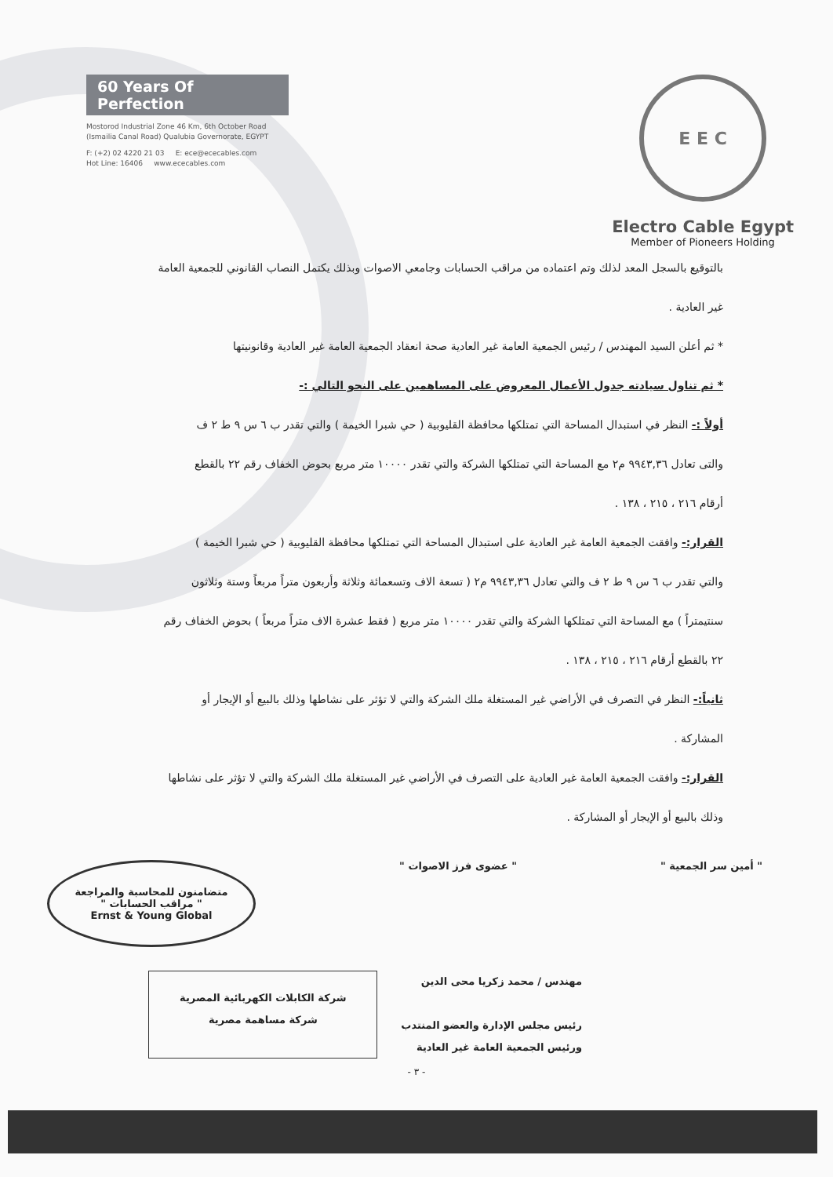60 Years Of Perfection
Mostorod Industrial Zone 46 Km, 6th October Road
(Ismailia Canal Road) Qualubia Governorate, EGYPT
F: (+2) 02 4220 21 03 E: ece@ececables.com
Hot Line: 16406 www.ececables.com
E E C
Electro Cable Egypt
Member of Pioneers Holding
بالتوقيع بالسجل المعد لذلك وتم اعتماده من مراقب الحسابات وجامعي الاصوات وبذلك يكتمل النصاب القانوني للجمعية العامة
غير العادية .
* ثم أعلن السيد المهندس / رئيس الجمعية العامة غير العادية صحة انعقاد الجمعية العامة غير العادية وقانونيتها
* ثم تناول سيادته جدول الأعمال المعروض على المساهمين على النحو التالي :-
أولاً :- النظر في استبدال المساحة التي تمتلكها محافظة القليوبية ( حي شبرا الخيمة ) والتي تقدر ب ٦ س ٩ ط ٢ ف
والتى تعادل ٩٩٤٣,٣٦ م٢ مع المساحة التي تمتلكها الشركة والتي تقدر ١٠٠٠٠ متر مربع بحوض الخفاف رقم ٢٢ بالقطع
أرقام ٢١٦ ، ٢١٥ ، ١٣٨ .
القرار:- وافقت الجمعية العامة غير العادية على استبدال المساحة التي تمتلكها محافظة القليوبية ( حي شبرا الخيمة )
والتي تقدر ب ٦ س ٩ ط ٢ ف والتي تعادل ٩٩٤٣,٣٦ م٢ ( تسعة الاف وتسعمائة وثلاثة وأربعون متراً مربعاً وستة وثلاثون
سنتيمتراً ) مع المساحة التي تمتلكها الشركة والتي تقدر ١٠٠٠٠ متر مربع ( فقط عشرة الاف متراً مربعاً ) بحوض الخفاف رقم
٢٢ بالقطع أرقام ٢١٦ ، ٢١٥ ، ١٣٨ .
ثانياً:- النظر في التصرف في الأراضي غير المستغلة ملك الشركة والتي لا تؤثر على نشاطها وذلك بالبيع أو الإيجار أو
المشاركة .
القرار:- وافقت الجمعية العامة غير العادية على التصرف في الأراضي غير المستغلة ملك الشركة والتي لا تؤثر على نشاطها
وذلك بالبيع أو الإيجار أو المشاركة .
" أمين سر الجمعية " " عضوى فرز الاصوات "
متضامنون للمحاسبة والمراجعة
" مراقب الحسابات "
Ernst & Young Global
مهندس / محمد زكريا محى الدين
رئيس مجلس الإدارة والعضو المنتدب
ورئيس الجمعية العامة غير العادية
شركة الكابلات الكهربائية المصرية
شركة مساهمة مصرية
- ٣ -